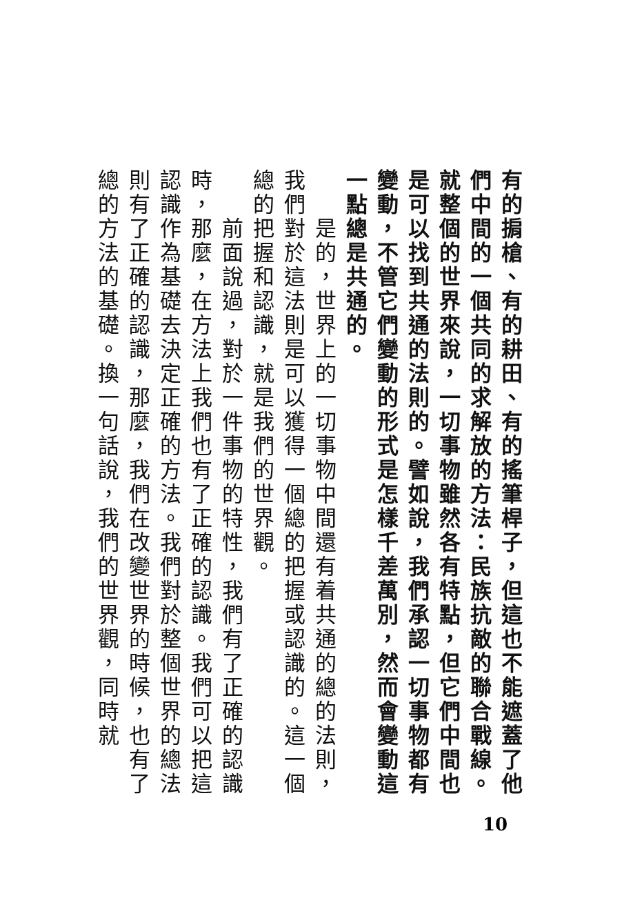有的掮槍、有的耕田、有的搖筆桿子，但這也不能遮蓋了他們中間的一個共同的求解放的方法：民族抗敵的聯合戰線。就整個的世界來說，一切事物雖然各有特點，但它們中間也是可以找到共通的法則的。譬如說，我們承認一切事物都有變動，不管它們變動的形式是怎樣千差萬別，然而會變動這一點總是共通的。
　　是的，世界上的一切事物中間還有着共通的總的法則，我們對於這法則是可以獲得一個總的把握或認識的。這一個總的把握和認識，就是我們的世界觀。
　　前面說過，對於一件事物的特性，我們有了正確的認識時，那麼，在方法上我們也有了正確的認識。我們可以把這認識作為基礎去決定正確的方法。我們對於整個世界的總法則有了正確的認識，那麼，我們在改變世界的時候，也有了總的方法的基礎。換一句話說，我們的世界觀，同時就
10